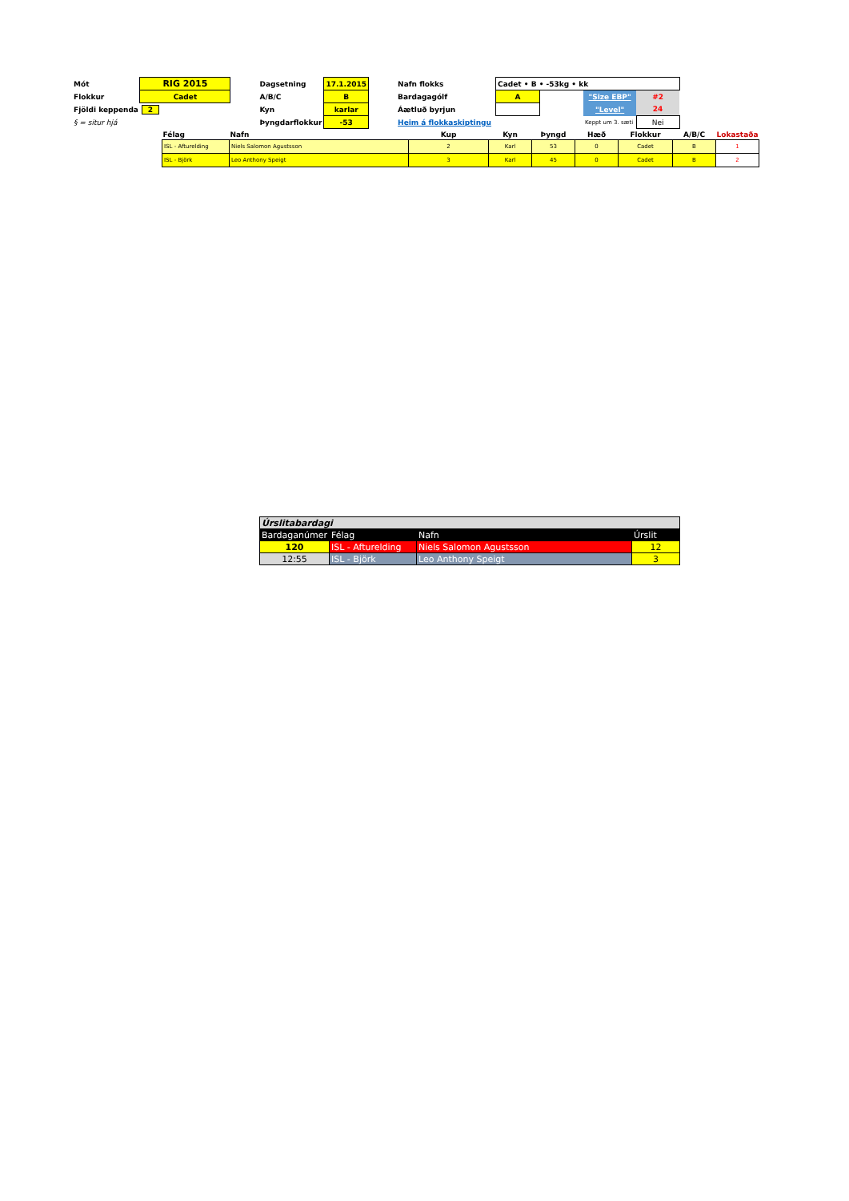| Mót | RIG 2015 | | Dagsetning | 17.1.2015 | | Nafn flokks | Cadet • B • -53kg • kk | | | |
| Flokkur | Cadet | | A/B/C | B | | Bardagagólf | A | | "Size EBP" | #2 |
| Fjöldi keppenda | 2 | | Kyn | karlar | | Áætluð byrjun | | | "Level" | 24 |
| § = situr hjá | | | Þyngdarflokkur | -53 | | Heim á flokkaskiptingu | | | Keppt um 3. sæti | Nei |
| Félag | Nafn | Kup | Kyn | Þyngd | Hæð | Flokkur | A/B/C | Lokastaða |
| --- | --- | --- | --- | --- | --- | --- | --- | --- |
| ISL - Afturelding | Niels Salomon Agustsson | 2 | Karl | 53 | 0 | Cadet | B | 1 |
| ISL - Björk | Leo Anthony Speigt | 3 | Karl | 45 | 0 | Cadet | B | 2 |
| Úrslitabardagi | | | |
| Bardaganúmer | Félag | Nafn | Úrslit |
| 120 | ISL - Afturelding | Niels Salomon Agustsson | 12 |
| 12:55 | ISL - Björk | Leo Anthony Speigt | 3 |